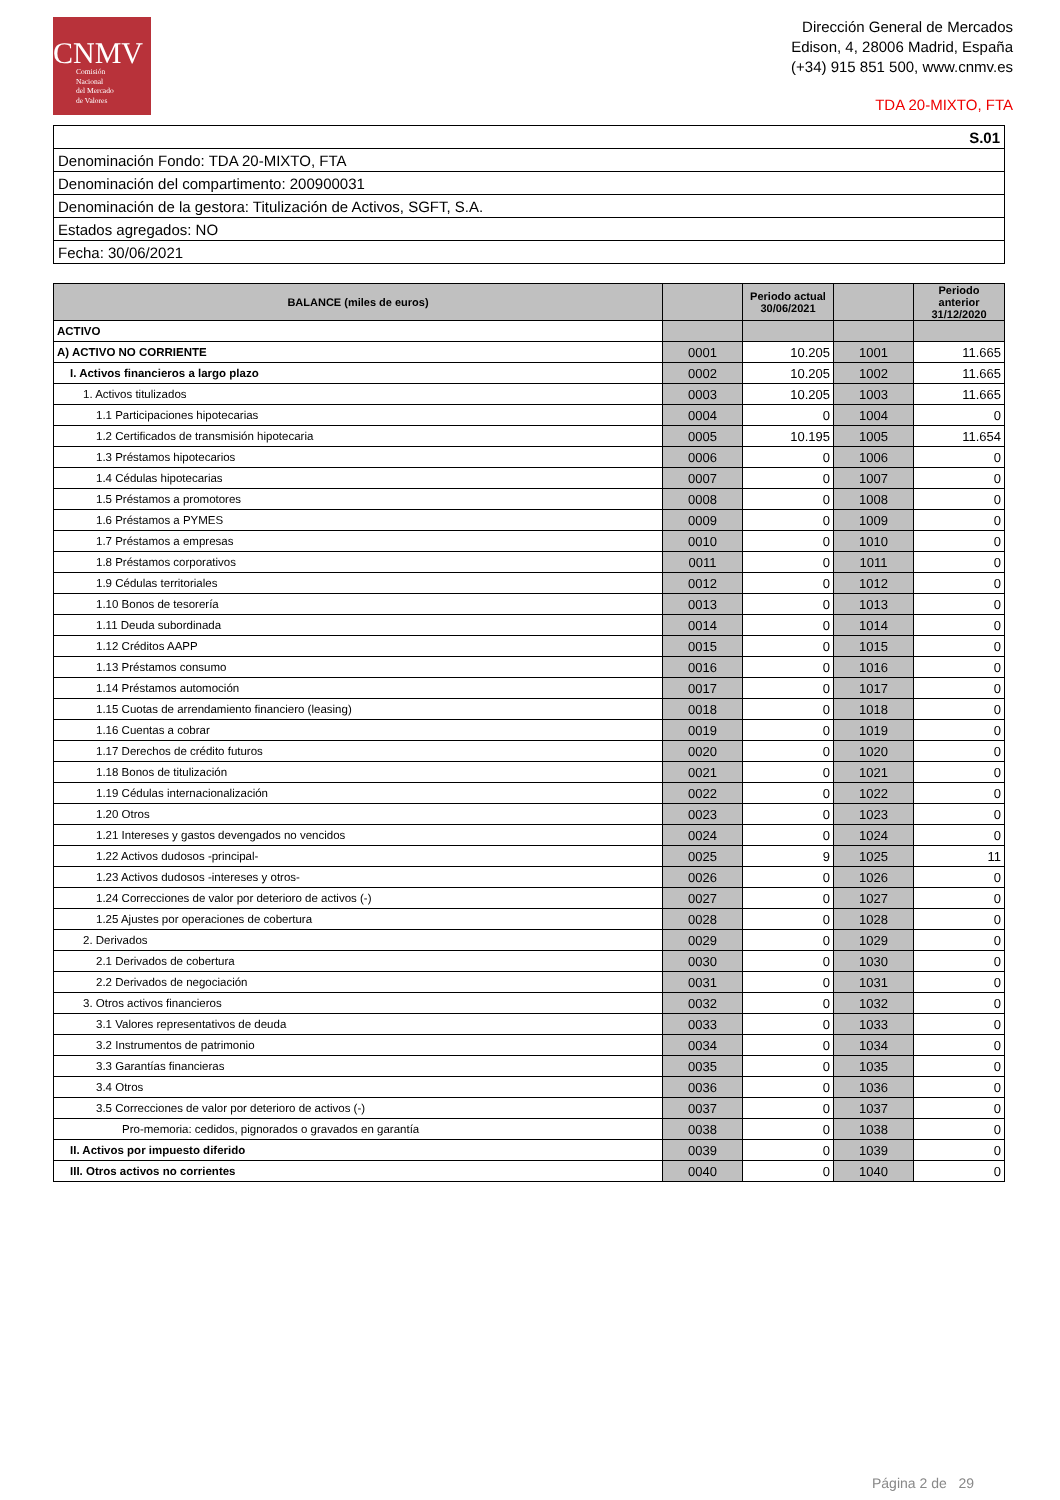CNMV
Comisión
Nacional
del Mercado
de Valores
Dirección General de Mercados
Edison, 4, 28006 Madrid, España
(+34) 915 851 500, www.cnmv.es
TDA 20-MIXTO, FTA
| S.01 |
| Denominación Fondo: TDA 20-MIXTO, FTA |
| Denominación del compartimento: 200900031 |
| Denominación de la gestora: Titulización de Activos, SGFT, S.A. |
| Estados agregados: NO |
| Fecha: 30/06/2021 |
| BALANCE (miles de euros) | | Periodo actual 30/06/2021 | | Periodo anterior 31/12/2020 |
| --- | --- | --- | --- | --- |
| ACTIVO | | | | |
| A) ACTIVO NO CORRIENTE | 0001 | 10.205 | 1001 | 11.665 |
| I. Activos financieros a largo plazo | 0002 | 10.205 | 1002 | 11.665 |
| 1. Activos titulizados | 0003 | 10.205 | 1003 | 11.665 |
| 1.1 Participaciones hipotecarias | 0004 | 0 | 1004 | 0 |
| 1.2 Certificados de transmisión hipotecaria | 0005 | 10.195 | 1005 | 11.654 |
| 1.3 Préstamos hipotecarios | 0006 | 0 | 1006 | 0 |
| 1.4 Cédulas hipotecarias | 0007 | 0 | 1007 | 0 |
| 1.5 Préstamos a promotores | 0008 | 0 | 1008 | 0 |
| 1.6 Préstamos a PYMES | 0009 | 0 | 1009 | 0 |
| 1.7 Préstamos a empresas | 0010 | 0 | 1010 | 0 |
| 1.8 Préstamos corporativos | 0011 | 0 | 1011 | 0 |
| 1.9 Cédulas territoriales | 0012 | 0 | 1012 | 0 |
| 1.10 Bonos de tesorería | 0013 | 0 | 1013 | 0 |
| 1.11 Deuda subordinada | 0014 | 0 | 1014 | 0 |
| 1.12 Créditos AAPP | 0015 | 0 | 1015 | 0 |
| 1.13 Préstamos consumo | 0016 | 0 | 1016 | 0 |
| 1.14 Préstamos automoción | 0017 | 0 | 1017 | 0 |
| 1.15 Cuotas de arrendamiento financiero (leasing) | 0018 | 0 | 1018 | 0 |
| 1.16 Cuentas a cobrar | 0019 | 0 | 1019 | 0 |
| 1.17 Derechos de crédito futuros | 0020 | 0 | 1020 | 0 |
| 1.18 Bonos de titulización | 0021 | 0 | 1021 | 0 |
| 1.19 Cédulas internacionalización | 0022 | 0 | 1022 | 0 |
| 1.20 Otros | 0023 | 0 | 1023 | 0 |
| 1.21 Intereses y gastos devengados no vencidos | 0024 | 0 | 1024 | 0 |
| 1.22 Activos dudosos -principal- | 0025 | 9 | 1025 | 11 |
| 1.23 Activos dudosos -intereses y otros- | 0026 | 0 | 1026 | 0 |
| 1.24 Correcciones de valor por deterioro de activos (-) | 0027 | 0 | 1027 | 0 |
| 1.25 Ajustes por operaciones de cobertura | 0028 | 0 | 1028 | 0 |
| 2. Derivados | 0029 | 0 | 1029 | 0 |
| 2.1 Derivados de cobertura | 0030 | 0 | 1030 | 0 |
| 2.2 Derivados de negociación | 0031 | 0 | 1031 | 0 |
| 3. Otros activos financieros | 0032 | 0 | 1032 | 0 |
| 3.1 Valores representativos de deuda | 0033 | 0 | 1033 | 0 |
| 3.2 Instrumentos de patrimonio | 0034 | 0 | 1034 | 0 |
| 3.3 Garantías financieras | 0035 | 0 | 1035 | 0 |
| 3.4 Otros | 0036 | 0 | 1036 | 0 |
| 3.5 Correcciones de valor por deterioro de activos (-) | 0037 | 0 | 1037 | 0 |
| Pro-memoria: cedidos, pignorados o gravados en garantía | 0038 | 0 | 1038 | 0 |
| II. Activos por impuesto diferido | 0039 | 0 | 1039 | 0 |
| III. Otros activos no corrientes | 0040 | 0 | 1040 | 0 |
Página 2 de 29